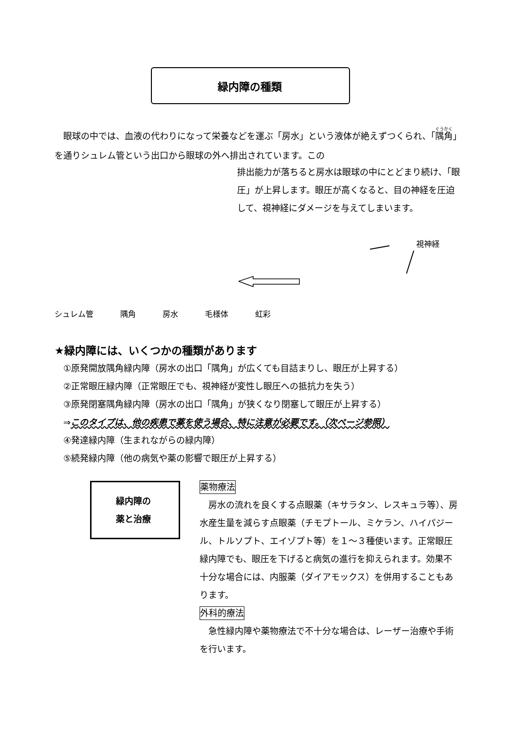緑内障の種類
　眼球の中では、血液の代わりになって栄養などを運ぶ「房水」という液体が絶えずつくられ、「隅角」を通りシュレム管という出口から眼球の外へ排出されています。この
排出能力が落ちると房水は眼球の中にとどまり続け、「眼圧」が上昇します。眼圧が高くなると、目の神経を圧迫して、視神経にダメージを与えてしまいます。
視神経
シュレム管 隅角 房水 毛様体 虹彩
★緑内障には、いくつかの種類があります
①原発開放隅角緑内障（房水の出口「隅角」が広くても目詰まりし、眼圧が上昇する）
②正常眼圧緑内障（正常眼圧でも、視神経が変性し眼圧への抵抗力を失う）
③原発閉塞隅角緑内障（房水の出口「隅角」が狭くなり閉塞して眼圧が上昇する）
⇒このタイプは、他の疾患で薬を使う場合、特に注意が必要です。（次ページ参照）
④発達緑内障（生まれながらの緑内障）
⑤続発緑内障（他の病気や薬の影響で眼圧が上昇する）
緑内障の
薬と治療
薬物療法
　房水の流れを良くする点眼薬（キサラタン、レスキュラ等）、房水産生量を減らす点眼薬（チモプトール、ミケラン、ハイパジール、トルソプト、エイゾプト等）を１～３種使います。正常眼圧緑内障でも、眼圧を下げると病気の進行を抑えられます。効果不十分な場合には、内服薬（ダイアモックス）を併用することもあります。
外科的療法
　急性緑内障や薬物療法で不十分な場合は、レーザー治療や手術を行います。